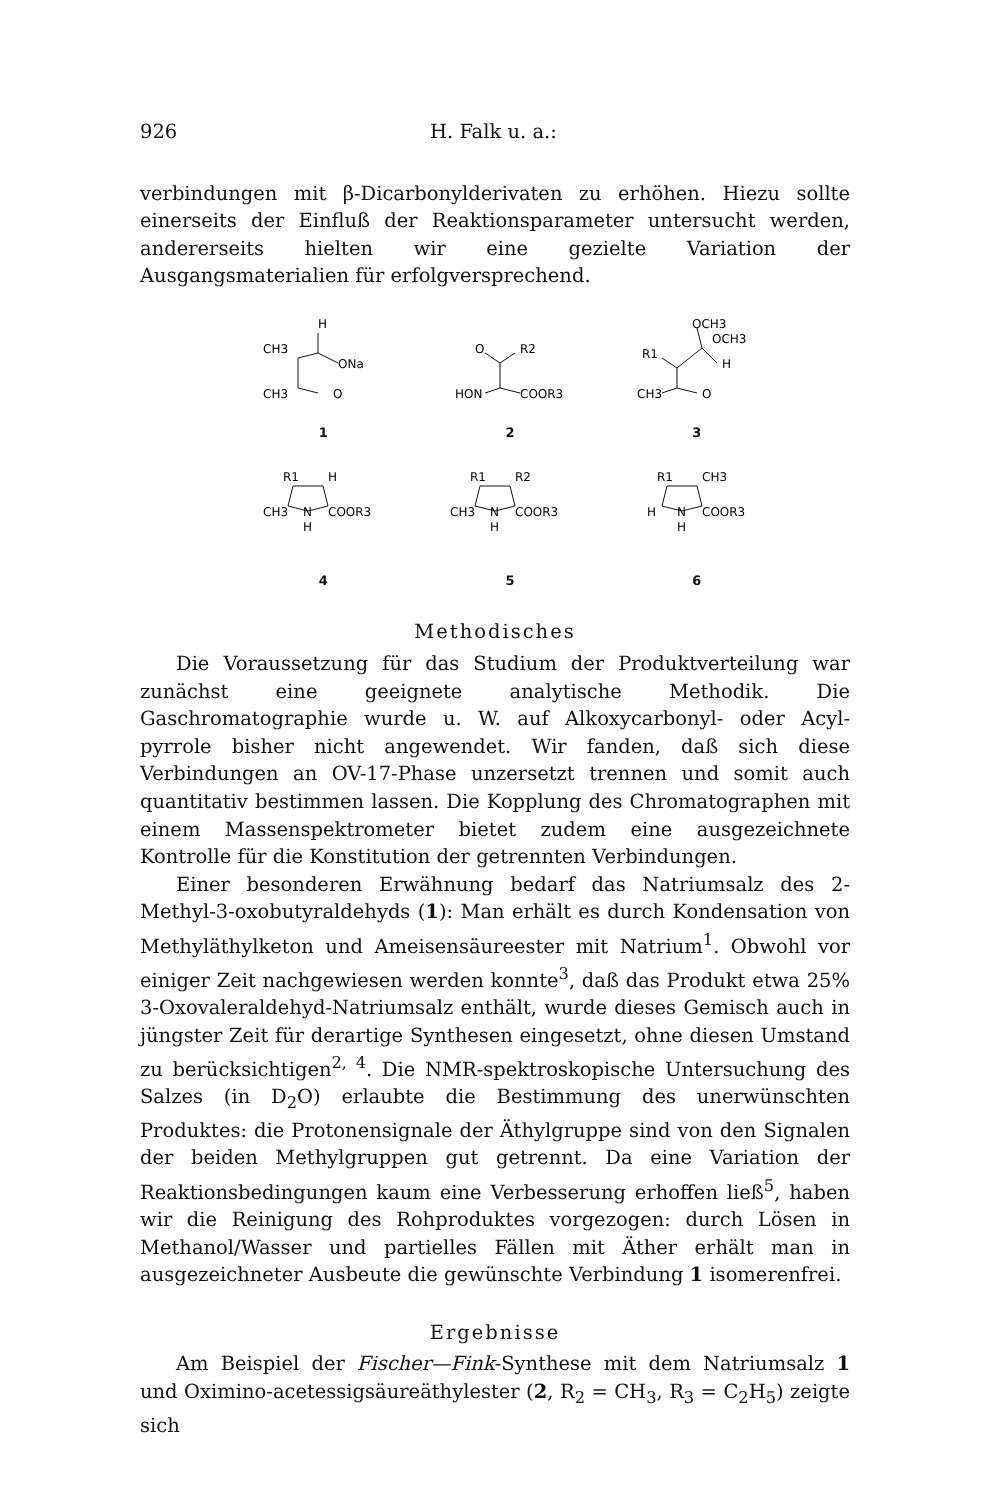926 H. Falk u. a.:
verbindungen mit β-Dicarbonylderivaten zu erhöhen. Hiezu sollte einerseits der Einfluß der Reaktionsparameter untersucht werden, andererseits hielten wir eine gezielte Variation der Ausgangsmaterialien für erfolgversprechend.
H
CH3
ONa
CH3
O
1
O
R2
HON
COOR3
2
OCH3
OCH3
R1
H
CH3
O
3
R1
H
CH3
N
COOR3
H
4
R1
R2
CH3
N
COOR3
H
5
R1
CH3
H
N
COOR3
H
6
Methodisches
Die Voraussetzung für das Studium der Produktverteilung war zunächst eine geeignete analytische Methodik. Die Gaschromatographie wurde u. W. auf Alkoxycarbonyl- oder Acyl-pyrrole bisher nicht angewendet. Wir fanden, daß sich diese Verbindungen an OV-17-Phase unzersetzt trennen und somit auch quantitativ bestimmen lassen. Die Kopplung des Chromatographen mit einem Massenspektrometer bietet zudem eine ausgezeichnete Kontrolle für die Konstitution der getrennten Verbindungen.
Einer besonderen Erwähnung bedarf das Natriumsalz des 2-Methyl-3-oxobutyraldehyds (1): Man erhält es durch Kondensation von Methyläthylketon und Ameisensäureester mit Natrium<sup>1</sup>. Obwohl vor einiger Zeit nachgewiesen werden konnte<sup>3</sup>, daß das Produkt etwa 25% 3-Oxovaleraldehyd-Natriumsalz enthält, wurde dieses Gemisch auch in jüngster Zeit für derartige Synthesen eingesetzt, ohne diesen Umstand zu berücksichtigen<sup>2, 4</sup>. Die NMR-spektroskopische Untersuchung des Salzes (in D<sub>2</sub>O) erlaubte die Bestimmung des unerwünschten Produktes: die Protonensignale der Äthylgruppe sind von den Signalen der beiden Methylgruppen gut getrennt. Da eine Variation der Reaktionsbedingungen kaum eine Verbesserung erhoffen ließ<sup>5</sup>, haben wir die Reinigung des Rohproduktes vorgezogen: durch Lösen in Methanol/Wasser und partielles Fällen mit Äther erhält man in ausgezeichneter Ausbeute die gewünschte Verbindung 1 isomerenfrei.
Ergebnisse
Am Beispiel der Fischer—Fink-Synthese mit dem Natriumsalz 1 und Oximino-acetessigsäureäthylester (2, R<sub>2</sub> = CH<sub>3</sub>, R<sub>3</sub> = C<sub>2</sub>H<sub>5</sub>) zeigte sich